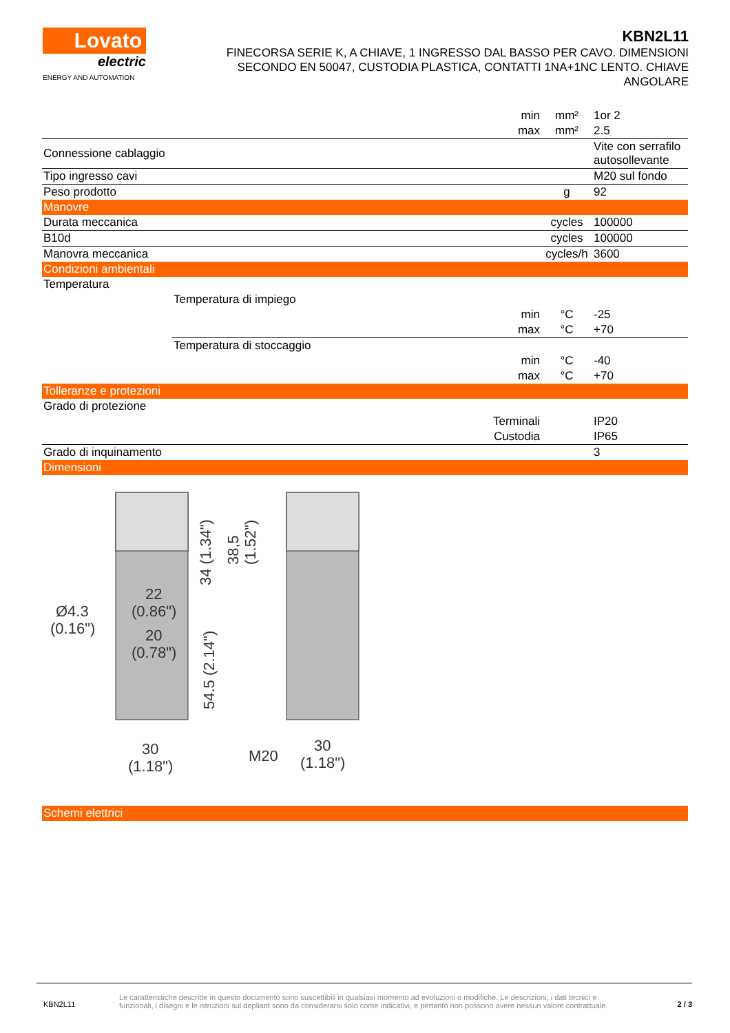Lovato
electric
ENERGY AND AUTOMATION
KBN2L11
FINECORSA SERIE K, A CHIAVE, 1 INGRESSO DAL BASSO PER CAVO. DIMENSIONI SECONDO EN 50047, CUSTODIA PLASTICA, CONTATTI 1NA+1NC LENTO. CHIAVE ANGOLARE
| | | min | mm² | 1or 2 |
| | | max | mm² | 2.5 |
| Connessione cablaggio | | | | Vite con serrafilo autosollevante |
| Tipo ingresso cavi | | | | M20 sul fondo |
| Peso prodotto | | | g | 92 |
| Manovre | | | | |
| Durata meccanica | | | cycles | 100000 |
| B10d | | | cycles | 100000 |
| Manovra meccanica | | | cycles/h | 3600 |
| Condizioni ambientali | | | | |
| Temperatura | | | | |
| | Temperatura di impiego | | | |
| | | min | °C | -25 |
| | | max | °C | +70 |
| | Temperatura di stoccaggio | | | |
| | | min | °C | -40 |
| | | max | °C | +70 |
| Tolleranze e protezioni | | | | |
| Grado di protezione | | | | |
| | | Terminali | | IP20 |
| | | Custodia | | IP65 |
| Grado di inquinamento | | | | 3 |
| Dimensioni | | | | |
Ø4.3
(0.16")
22
(0.86")
20
(0.78")
34 (1.34")
38,5
(1.52")
54.5 (2.14")
30
(1.18")
M20
30
(1.18")
| Schemi elettrici |
KBN2L11
Le caratteristiche descritte in questo documento sono suscettibili in qualsiasi momento ad evoluzioni o modifiche. Le descrizioni, i dati tecnici e funzionali, i disegni e le istruzioni sul depliant sono da considerarsi solo come indicativi, e pertanto non possono avere nessun valore contrattuale.
2 / 3